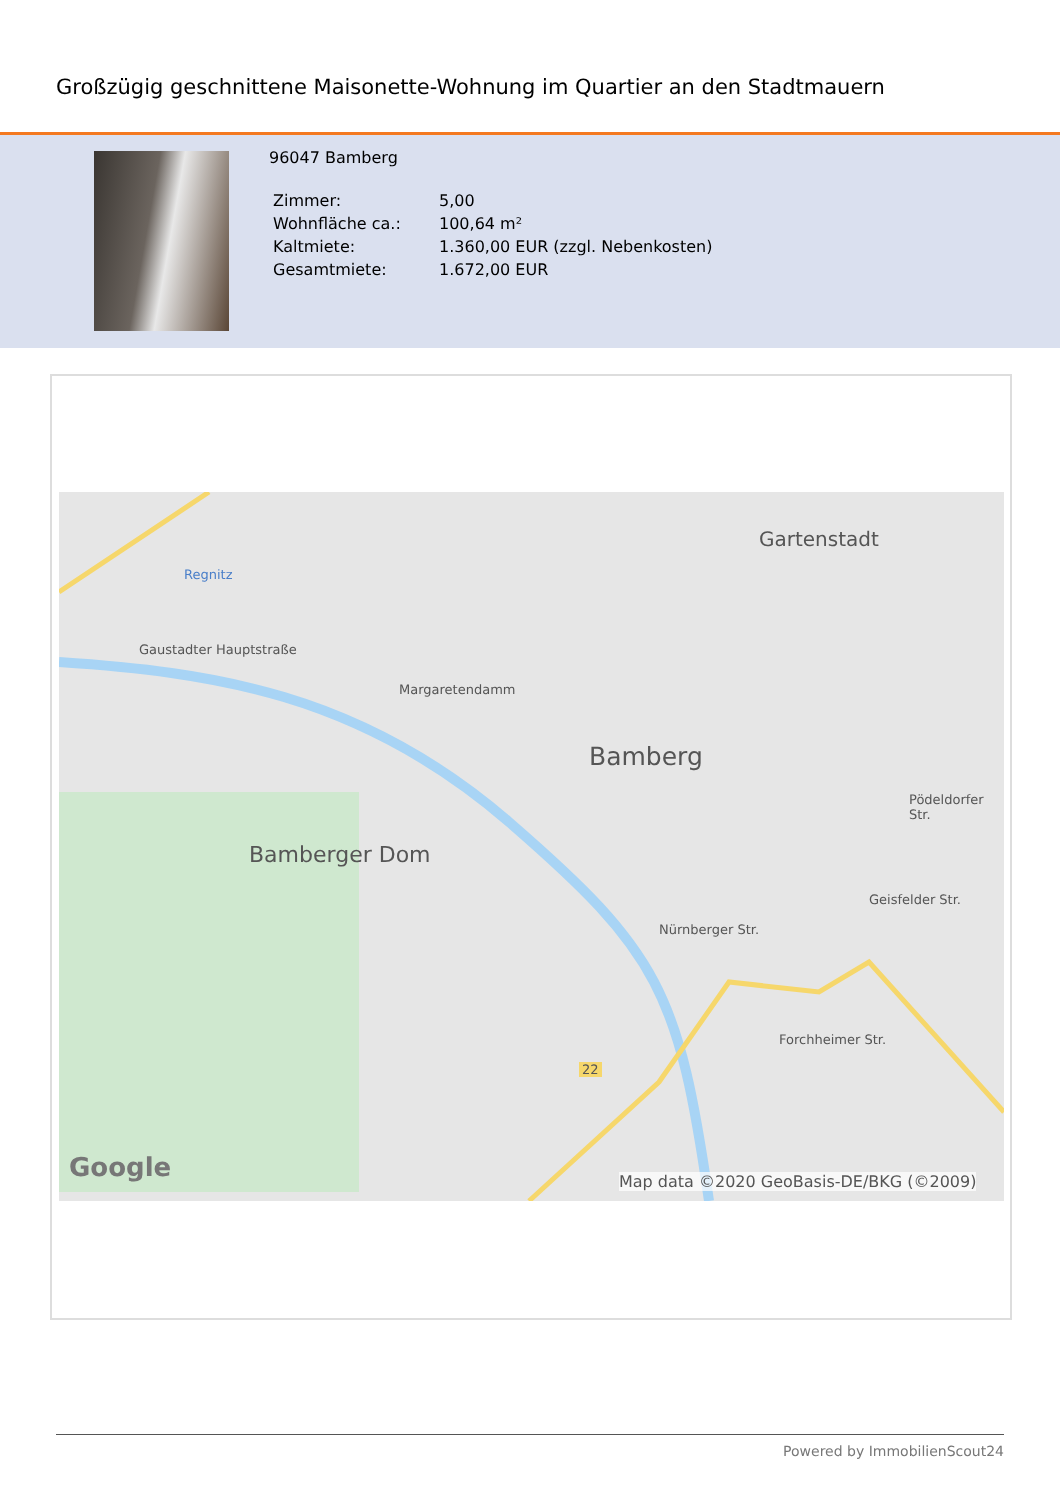Großzügig geschnittene Maisonette-Wohnung im Quartier an den Stadtmauern
96047 Bamberg
| Zimmer: | 5,00 |
| Wohnfläche ca.: | 100,64 m² |
| Kaltmiete: | 1.360,00 EUR (zzgl. Nebenkosten) |
| Gesamtmiete: | 1.672,00 EUR |
Regnitz
Gartenstadt
Bamberg
Bamberger Dom
Gaustadter Hauptstraße
Margaretendamm
Nürnberger Str.
Geisfelder Str.
Pödeldorfer Str.
Forchheimer Str.
22
Google Map data ©2020 GeoBasis-DE/BKG (©2009)
Powered by ImmobilienScout24